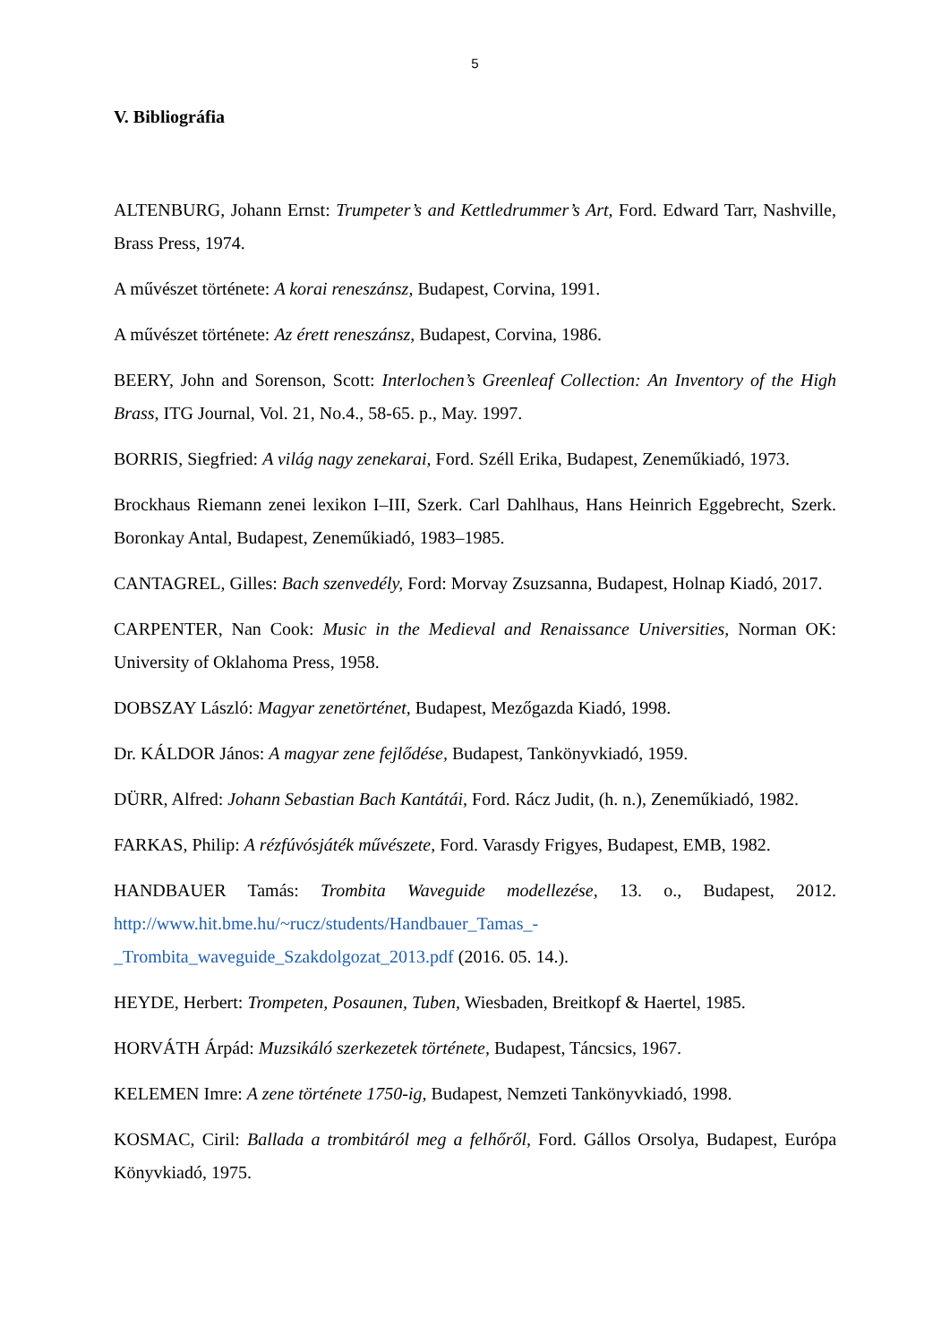5
V. Bibliográfia
ALTENBURG, Johann Ernst: Trumpeter’s and Kettledrummer’s Art, Ford. Edward Tarr, Nashville, Brass Press, 1974.
A művészet története: A korai reneszánsz, Budapest, Corvina, 1991.
A művészet története: Az érett reneszánsz, Budapest, Corvina, 1986.
BEERY, John and Sorenson, Scott: Interlochen’s Greenleaf Collection: An Inventory of the High Brass, ITG Journal, Vol. 21, No.4., 58-65. p., May. 1997.
BORRIS, Siegfried: A világ nagy zenekarai, Ford. Széll Erika, Budapest, Zeneműkiadó, 1973.
Brockhaus Riemann zenei lexikon I–III, Szerk. Carl Dahlhaus, Hans Heinrich Eggebrecht, Szerk. Boronkay Antal, Budapest, Zeneműkiadó, 1983–1985.
CANTAGREL, Gilles: Bach szenvedély, Ford: Morvay Zsuzsanna, Budapest, Holnap Kiadó, 2017.
CARPENTER, Nan Cook: Music in the Medieval and Renaissance Universities, Norman OK: University of Oklahoma Press, 1958.
DOBSZAY László: Magyar zenetörténet, Budapest, Mezőgazda Kiadó, 1998.
Dr. KÁLDOR János: A magyar zene fejlődése, Budapest, Tankönyvkiadó, 1959.
DÜRR, Alfred: Johann Sebastian Bach Kantátái, Ford. Rácz Judit, (h. n.), Zeneműkiadó, 1982.
FARKAS, Philip: A rézfúvósjáték művészete, Ford. Varasdy Frigyes, Budapest, EMB, 1982.
HANDBAUER Tamás: Trombita Waveguide modellezése, 13. o., Budapest, 2012. http://www.hit.bme.hu/~rucz/students/Handbauer_Tamas_-
_Trombita_waveguide_Szakdolgozat_2013.pdf (2016. 05. 14.).
HEYDE, Herbert: Trompeten, Posaunen, Tuben, Wiesbaden, Breitkopf & Haertel, 1985.
HORVÁTH Árpád: Muzsikáló szerkezetek története, Budapest, Táncsics, 1967.
KELEMEN Imre: A zene története 1750-ig, Budapest, Nemzeti Tankönyvkiadó, 1998.
KOSMAC, Ciril: Ballada a trombitáról meg a felhőről, Ford. Gállos Orsolya, Budapest, Európa Könyvkiadó, 1975.